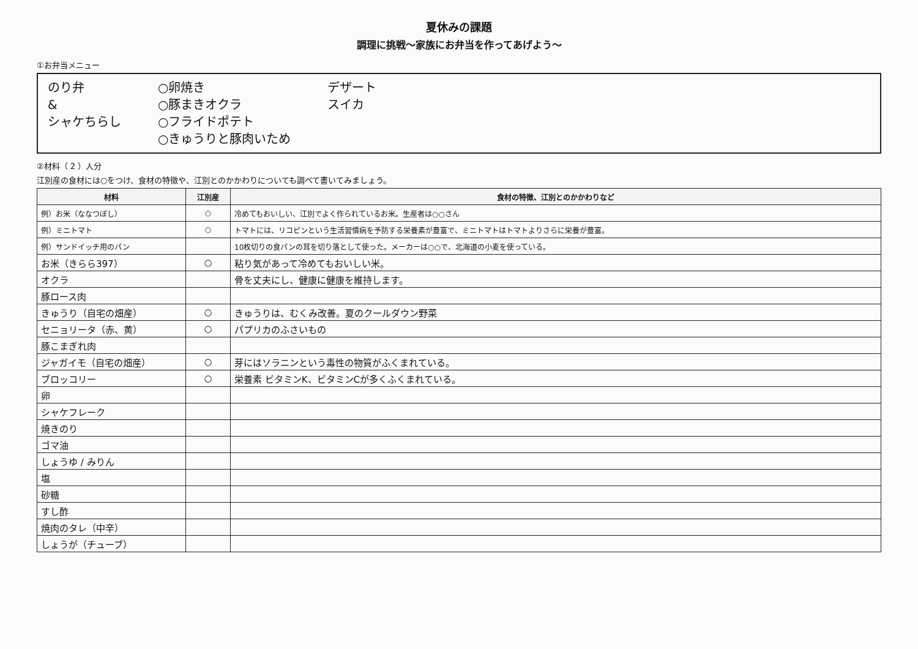夏休みの課題
調理に挑戦～家族にお弁当を作ってあげよう～
①お弁当メニュー
のり弁
&
シャケちらし
○卵焼き
○豚まきオクラ
○フライドポテト
○きゅうりと豚肉いため
デザート
スイカ
②材料（ 2 ）人分
江別産の食材には○をつけ、食材の特徴や、江別とのかかわりについても調べて書いてみましょう。
| 材料 | 江別産 | 食材の特徴、江別とのかかわりなど |
| --- | --- | --- |
| 例）お米（ななつぼし） | ○ | 冷めてもおいしい、江別でよく作られているお米。生産者は○○さん |
| 例）ミニトマト | ○ | トマトには、リコピンという生活習慣病を予防する栄養素が豊富で、ミニトマトはトマトよりさらに栄養が豊富。 |
| 例）サンドイッチ用のパン | | 10枚切りの食パンの耳を切り落として使った。メーカーは○○で、北海道の小麦を使っている。 |
| お米（きらら397） | ○ | 粘り気があって冷めてもおいしい米。 |
| オクラ | | 骨を丈夫にし、健康に健康を維持します。 |
| 豚ロース肉 | | |
| きゅうり（自宅の畑産） | ○ | きゅうりは、むくみ改善。夏のクールダウン野菜 |
| セニョリータ（赤、黄） | ○ | パプリカのふさいもの |
| 豚こまぎれ肉 | | |
| ジャガイモ（自宅の畑産） | ○ | 芽にはソラニンという毒性の物質がふくまれている。 |
| ブロッコリー | ○ | 栄養素 ビタミンK、ビタミンCが多くふくまれている。 |
| 卵 | | |
| シャケフレーク | | |
| 焼きのり | | |
| ゴマ油 | | |
| しょうゆ / みりん | | |
| 塩 | | |
| 砂糖 | | |
| すし酢 | | |
| 焼肉のタレ（中辛） | | |
| しょうが（チューブ） | | |